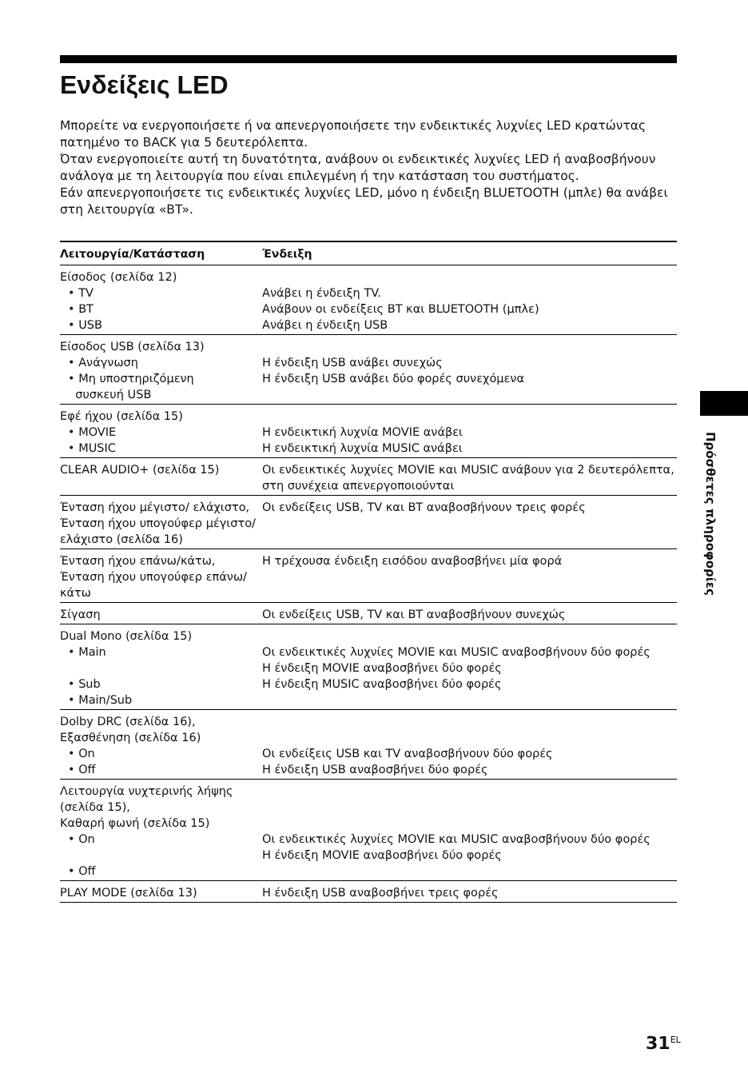Ενδείξεις LED
Μπορείτε να ενεργοποιήσετε ή να απενεργοποιήσετε την ενδεικτικές λυχνίες LED κρατώντας πατημένο το BACK για 5 δευτερόλεπτα.
Όταν ενεργοποιείτε αυτή τη δυνατότητα, ανάβουν οι ενδεικτικές λυχνίες LED ή αναβοσβήνουν ανάλογα με τη λειτουργία που είναι επιλεγμένη ή την κατάσταση του συστήματος.
Εάν απενεργοποιήσετε τις ενδεικτικές λυχνίες LED, μόνο η ένδειξη BLUETOOTH (μπλε) θα ανάβει στη λειτουργία «BT».
| Λειτουργία/Κατάσταση | Ένδειξη |
| --- | --- |
| Είσοδος (σελίδα 12) • TV • BT • USB | Ανάβει η ένδειξη TV. Ανάβουν οι ενδείξεις BT και BLUETOOTH (μπλε) Ανάβει η ένδειξη USB |
| Είσοδος USB (σελίδα 13) • Ανάγνωση • Μη υποστηριζόμενη συσκευή USB | Η ένδειξη USB ανάβει συνεχώς Η ένδειξη USB ανάβει δύο φορές συνεχόμενα |
| Εφέ ήχου (σελίδα 15) • MOVIE • MUSIC | Η ενδεικτική λυχνία MOVIE ανάβει Η ενδεικτική λυχνία MUSIC ανάβει |
| CLEAR AUDIO+ (σελίδα 15) | Οι ενδεικτικές λυχνίες MOVIE και MUSIC ανάβουν για 2 δευτερόλεπτα, στη συνέχεια απενεργοποιούνται |
| Ένταση ήχου μέγιστο/ ελάχιστο, Ένταση ήχου υπογούφερ μέγιστο/ ελάχιστο (σελίδα 16) | Οι ενδείξεις USB, TV και BT αναβοσβήνουν τρεις φορές |
| Ένταση ήχου επάνω/κάτω, Ένταση ήχου υπογούφερ επάνω/κάτω | Η τρέχουσα ένδειξη εισόδου αναβοσβήνει μία φορά |
| Σίγαση | Οι ενδείξεις USB, TV και BT αναβοσβήνουν συνεχώς |
| Dual Mono (σελίδα 15) • Main • Sub • Main/Sub | Οι ενδεικτικές λυχνίες MOVIE και MUSIC αναβοσβήνουν δύο φορές Η ένδειξη MOVIE αναβοσβήνει δύο φορές Η ένδειξη MUSIC αναβοσβήνει δύο φορές |
| Dolby DRC (σελίδα 16), Εξασθένηση (σελίδα 16) • On • Off | Οι ενδείξεις USB και TV αναβοσβήνουν δύο φορές Η ένδειξη USB αναβοσβήνει δύο φορές |
| Λειτουργία νυχτερινής λήψης (σελίδα 15), Καθαρή φωνή (σελίδα 15) • On • Off | Οι ενδεικτικές λυχνίες MOVIE και MUSIC αναβοσβήνουν δύο φορές Η ένδειξη MOVIE αναβοσβήνει δύο φορές |
| PLAY MODE (σελίδα 13) | Η ένδειξη USB αναβοσβήνει τρεις φορές |
Πρόσθετες πληροφορίες
31<sup>EL</sup>